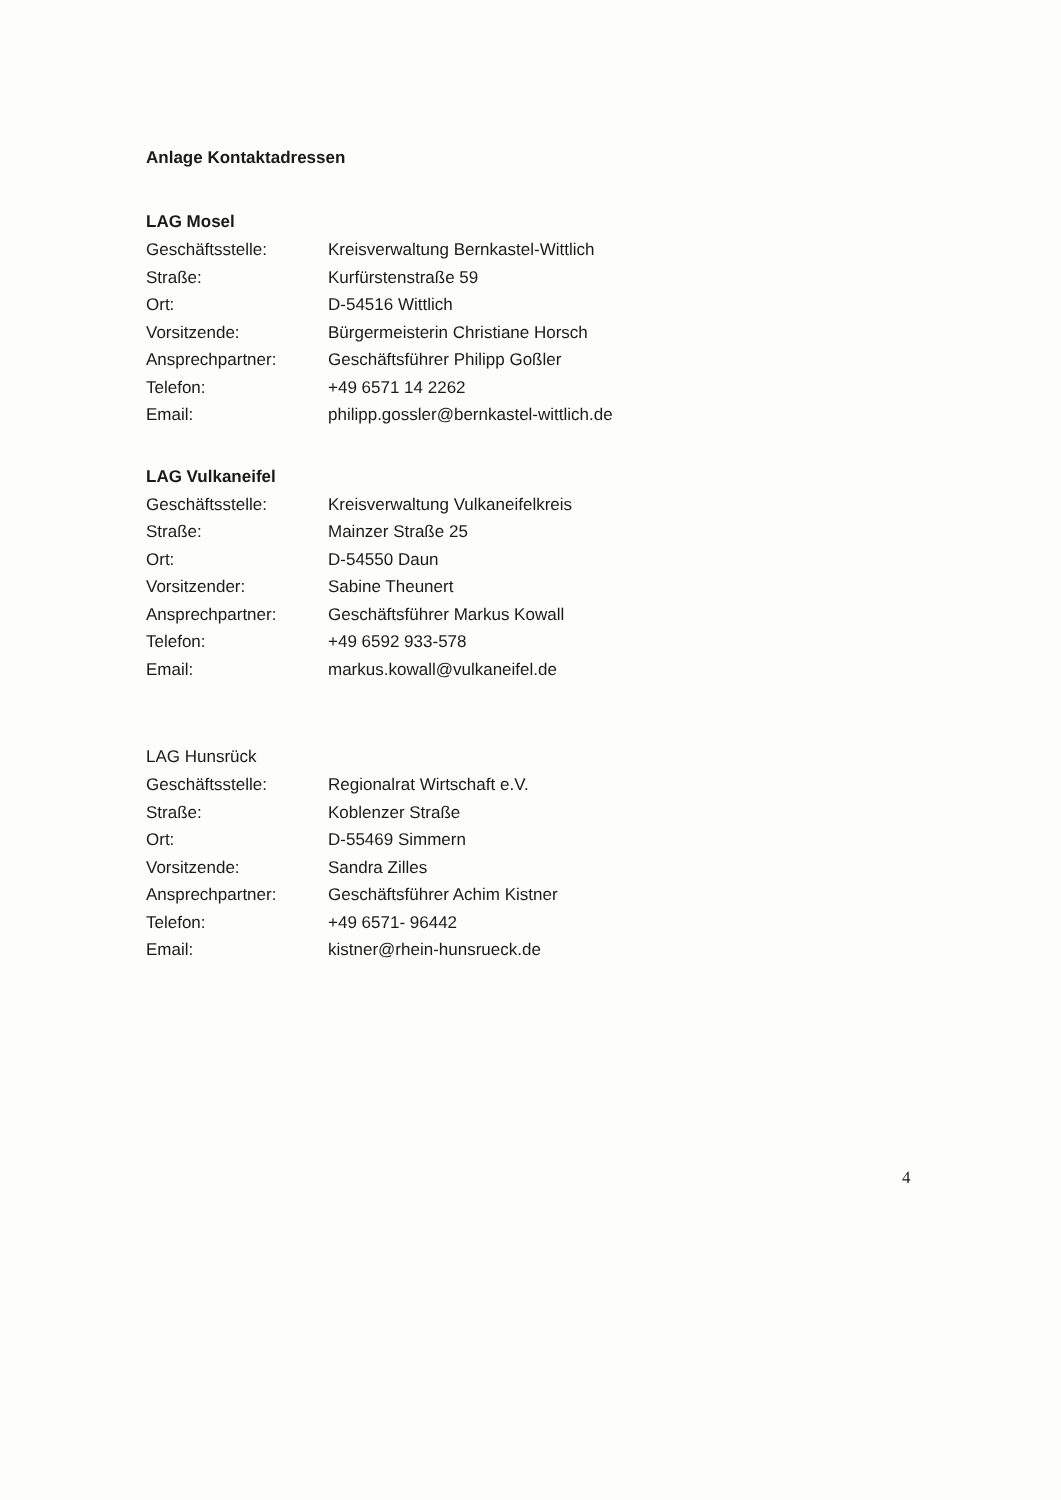Anlage Kontaktadressen
LAG Mosel
| Geschäftsstelle: | Kreisverwaltung Bernkastel-Wittlich |
| Straße: | Kurfürstenstraße 59 |
| Ort: | D-54516 Wittlich |
| Vorsitzende: | Bürgermeisterin Christiane Horsch |
| Ansprechpartner: | Geschäftsführer Philipp Goßler |
| Telefon: | +49 6571 14 2262 |
| Email: | philipp.gossler@bernkastel-wittlich.de |
LAG Vulkaneifel
| Geschäftsstelle: | Kreisverwaltung Vulkaneifelkreis |
| Straße: | Mainzer Straße 25 |
| Ort: | D-54550 Daun |
| Vorsitzender: | Sabine Theunert |
| Ansprechpartner: | Geschäftsführer Markus Kowall |
| Telefon: | +49 6592 933-578 |
| Email: | markus.kowall@vulkaneifel.de |
LAG Hunsrück
| Geschäftsstelle: | Regionalrat Wirtschaft e.V. |
| Straße: | Koblenzer Straße |
| Ort: | D-55469 Simmern |
| Vorsitzende: | Sandra Zilles |
| Ansprechpartner: | Geschäftsführer Achim Kistner |
| Telefon: | +49 6571- 96442 |
| Email: | kistner@rhein-hunsrueck.de |
4